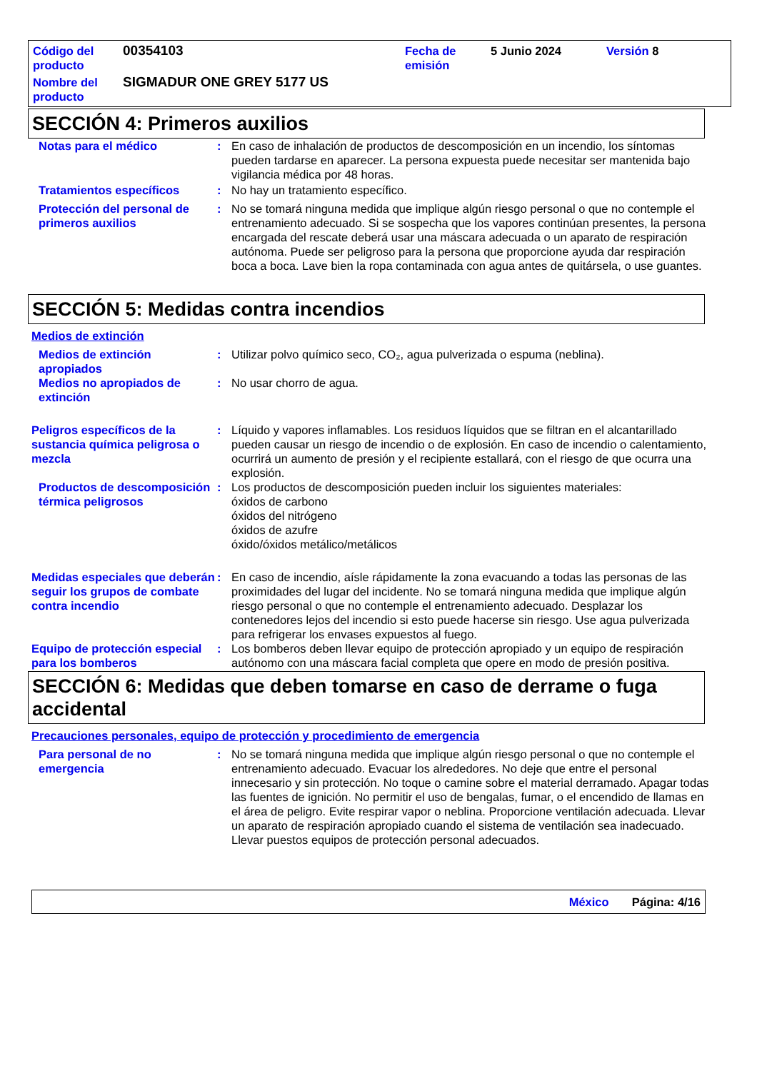Código del producto
00354103
Fecha de emisión
5 Junio 2024
Versión 8
Nombre del producto
SIGMADUR ONE GREY 5177 US
SECCIÓN 4: Primeros auxilios
Notas para el médico
:
En caso de inhalación de productos de descomposición en un incendio, los síntomas pueden tardarse en aparecer. La persona expuesta puede necesitar ser mantenida bajo vigilancia médica por 48 horas.
Tratamientos específicos
:
No hay un tratamiento específico.
Protección del personal de primeros auxilios
:
No se tomará ninguna medida que implique algún riesgo personal o que no contemple el entrenamiento adecuado. Si se sospecha que los vapores continúan presentes, la persona encargada del rescate deberá usar una máscara adecuada o un aparato de respiración autónoma. Puede ser peligroso para la persona que proporcione ayuda dar respiración boca a boca. Lave bien la ropa contaminada con agua antes de quitársela, o use guantes.
SECCIÓN 5: Medidas contra incendios
Medios de extinción
Medios de extinción apropiados
:
Utilizar polvo químico seco, CO₂, agua pulverizada o espuma (neblina).
Medios no apropiados de extinción
:
No usar chorro de agua.
Peligros específicos de la sustancia química peligrosa o mezcla
:
Líquido y vapores inflamables. Los residuos líquidos que se filtran en el alcantarillado pueden causar un riesgo de incendio o de explosión. En caso de incendio o calentamiento, ocurrirá un aumento de presión y el recipiente estallará, con el riesgo de que ocurra una explosión.
Productos de descomposición térmica peligrosos
:
Los productos de descomposición pueden incluir los siguientes materiales:
óxidos de carbono
óxidos del nitrógeno
óxidos de azufre
óxido/óxidos metálico/metálicos
Medidas especiales que deberán seguir los grupos de combate contra incendio
:
En caso de incendio, aísle rápidamente la zona evacuando a todas las personas de las proximidades del lugar del incidente. No se tomará ninguna medida que implique algún riesgo personal o que no contemple el entrenamiento adecuado. Desplazar los contenedores lejos del incendio si esto puede hacerse sin riesgo. Use agua pulverizada para refrigerar los envases expuestos al fuego.
Equipo de protección especial para los bomberos
:
Los bomberos deben llevar equipo de protección apropiado y un equipo de respiración autónomo con una máscara facial completa que opere en modo de presión positiva.
SECCIÓN 6: Medidas que deben tomarse en caso de derrame o fuga accidental
Precauciones personales, equipo de protección y procedimiento de emergencia
Para personal de no emergencia
:
No se tomará ninguna medida que implique algún riesgo personal o que no contemple el entrenamiento adecuado. Evacuar los alrededores. No deje que entre el personal innecesario y sin protección. No toque o camine sobre el material derramado. Apagar todas las fuentes de ignición. No permitir el uso de bengalas, fumar, o el encendido de llamas en el área de peligro. Evite respirar vapor o neblina. Proporcione ventilación adecuada. Llevar un aparato de respiración apropiado cuando el sistema de ventilación sea inadecuado. Llevar puestos equipos de protección personal adecuados.
México Página: 4/16